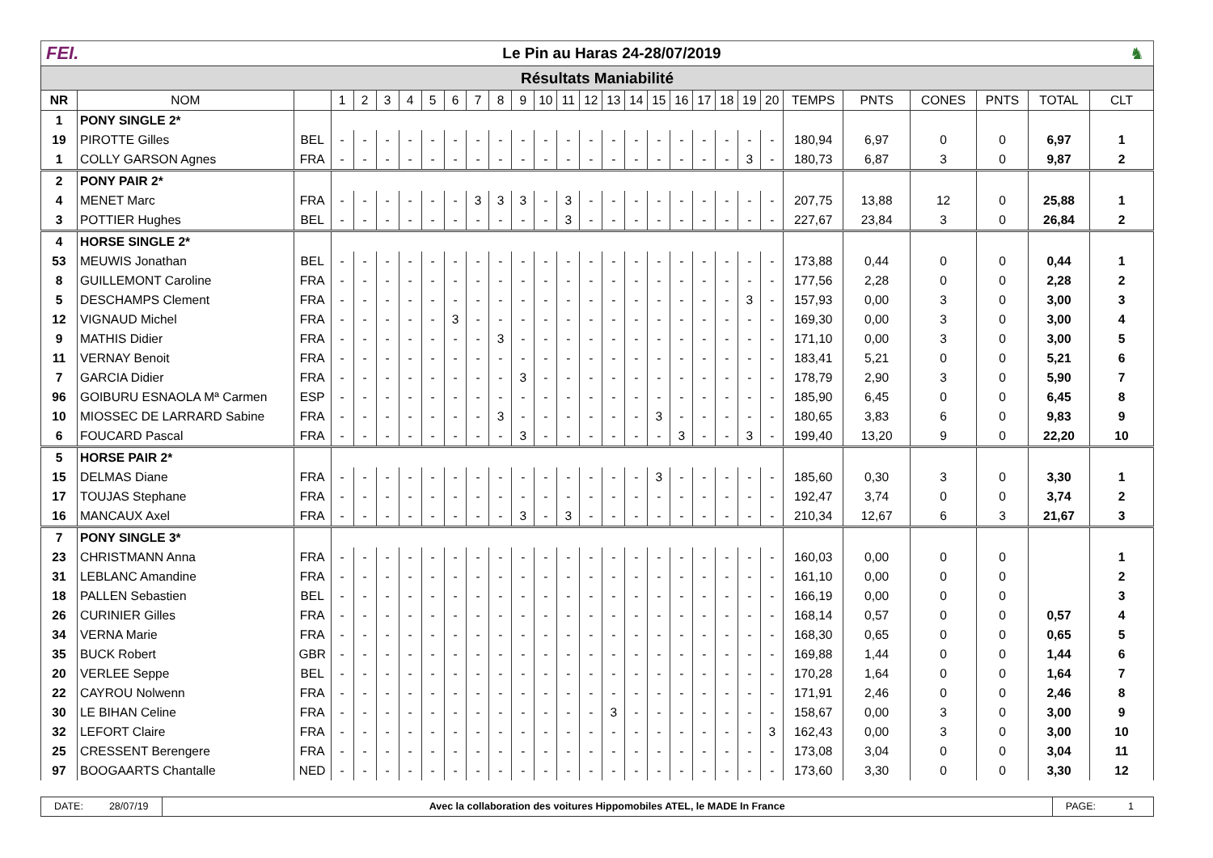FEI.
Le Pin au Haras 24-28/07/2019 ♞
Résultats Maniabilité
| NR | NOM | | 1 | 2 | 3 | 4 | 5 | 6 | 7 | 8 | 9 | 10 | 11 | 12 | 13 | 14 | 15 | 16 | 17 | 18 | 19 | 20 | TEMPS | PNTS | CONES | PNTS | TOTAL | CLT |
| --- | --- | --- | --- | --- | --- | --- | --- | --- | --- | --- | --- | --- | --- | --- | --- | --- | --- | --- | --- | --- | --- | --- | --- | --- | --- | --- | --- | --- |
| 1 | PONY SINGLE 2* | | | | | | | | | | | | | | | | | | | | | | | | | | | |
| 19 | PIROTTE Gilles | BEL | - | - | - | - | - | - | - | - | - | - | - | - | - | - | - | - | - | - | - | - | 180,94 | 6,97 | 0 | 0 | 6,97 | 1 |
| 1 | COLLY GARSON Agnes | FRA | - | - | - | - | - | - | - | - | - | - | - | - | - | - | - | - | - | - | 3 | - | 180,73 | 6,87 | 3 | 0 | 9,87 | 2 |
| 2 | PONY PAIR 2* | | | | | | | | | | | | | | | | | | | | | | | | | | | |
| 4 | MENET Marc | FRA | - | - | - | - | - | - | 3 | 3 | 3 | - | 3 | - | - | - | - | - | - | - | - | - | 207,75 | 13,88 | 12 | 0 | 25,88 | 1 |
| 3 | POTTIER Hughes | BEL | - | - | - | - | - | - | - | - | - | - | 3 | - | - | - | - | - | - | - | - | - | 227,67 | 23,84 | 3 | 0 | 26,84 | 2 |
| 4 | HORSE SINGLE 2* | | | | | | | | | | | | | | | | | | | | | | | | | | | |
| 53 | MEUWIS Jonathan | BEL | - | - | - | - | - | - | - | - | - | - | - | - | - | - | - | - | - | - | - | - | 173,88 | 0,44 | 0 | 0 | 0,44 | 1 |
| 8 | GUILLEMONT Caroline | FRA | - | - | - | - | - | - | - | - | - | - | - | - | - | - | - | - | - | - | - | - | 177,56 | 2,28 | 0 | 0 | 2,28 | 2 |
| 5 | DESCHAMPS Clement | FRA | - | - | - | - | - | - | - | - | - | - | - | - | - | - | - | - | - | - | 3 | - | 157,93 | 0,00 | 3 | 0 | 3,00 | 3 |
| 12 | VIGNAUD Michel | FRA | - | - | - | - | - | 3 | - | - | - | - | - | - | - | - | - | - | - | - | - | - | 169,30 | 0,00 | 3 | 0 | 3,00 | 4 |
| 9 | MATHIS Didier | FRA | - | - | - | - | - | - | - | 3 | - | - | - | - | - | - | - | - | - | - | - | - | 171,10 | 0,00 | 3 | 0 | 3,00 | 5 |
| 11 | VERNAY Benoit | FRA | - | - | - | - | - | - | - | - | - | - | - | - | - | - | - | - | - | - | - | - | 183,41 | 5,21 | 0 | 0 | 5,21 | 6 |
| 7 | GARCIA Didier | FRA | - | - | - | - | - | - | - | - | 3 | - | - | - | - | - | - | - | - | - | - | - | 178,79 | 2,90 | 3 | 0 | 5,90 | 7 |
| 96 | GOIBURU ESNAOLA Mª Carmen | ESP | - | - | - | - | - | - | - | - | - | - | - | - | - | - | - | - | - | - | - | - | 185,90 | 6,45 | 0 | 0 | 6,45 | 8 |
| 10 | MIOSSEC DE LARRARD Sabine | FRA | - | - | - | - | - | - | - | 3 | - | - | - | - | - | - | 3 | - | - | - | - | - | 180,65 | 3,83 | 6 | 0 | 9,83 | 9 |
| 6 | FOUCARD Pascal | FRA | - | - | - | - | - | - | - | - | 3 | - | - | - | - | - | - | 3 | - | - | 3 | - | 199,40 | 13,20 | 9 | 0 | 22,20 | 10 |
| 5 | HORSE PAIR 2* | | | | | | | | | | | | | | | | | | | | | | | | | | | |
| 15 | DELMAS Diane | FRA | - | - | - | - | - | - | - | - | - | - | - | - | - | - | 3 | - | - | - | - | - | 185,60 | 0,30 | 3 | 0 | 3,30 | 1 |
| 17 | TOUJAS Stephane | FRA | - | - | - | - | - | - | - | - | - | - | - | - | - | - | - | - | - | - | - | - | 192,47 | 3,74 | 0 | 0 | 3,74 | 2 |
| 16 | MANCAUX Axel | FRA | - | - | - | - | - | - | - | - | 3 | - | 3 | - | - | - | - | - | - | - | - | - | 210,34 | 12,67 | 6 | 3 | 21,67 | 3 |
| 7 | PONY SINGLE 3* | | | | | | | | | | | | | | | | | | | | | | | | | | | |
| 23 | CHRISTMANN Anna | FRA | - | - | - | - | - | - | - | - | - | - | - | - | - | - | - | - | - | - | - | - | 160,03 | 0,00 | 0 | 0 | | 1 |
| 31 | LEBLANC Amandine | FRA | - | - | - | - | - | - | - | - | - | - | - | - | - | - | - | - | - | - | - | - | 161,10 | 0,00 | 0 | 0 | | 2 |
| 18 | PALLEN Sebastien | BEL | - | - | - | - | - | - | - | - | - | - | - | - | - | - | - | - | - | - | - | - | 166,19 | 0,00 | 0 | 0 | | 3 |
| 26 | CURINIER Gilles | FRA | - | - | - | - | - | - | - | - | - | - | - | - | - | - | - | - | - | - | - | - | 168,14 | 0,57 | 0 | 0 | 0,57 | 4 |
| 34 | VERNA Marie | FRA | - | - | - | - | - | - | - | - | - | - | - | - | - | - | - | - | - | - | - | - | 168,30 | 0,65 | 0 | 0 | 0,65 | 5 |
| 35 | BUCK Robert | GBR | - | - | - | - | - | - | - | - | - | - | - | - | - | - | - | - | - | - | - | - | 169,88 | 1,44 | 0 | 0 | 1,44 | 6 |
| 20 | VERLEE Seppe | BEL | - | - | - | - | - | - | - | - | - | - | - | - | - | - | - | - | - | - | - | - | 170,28 | 1,64 | 0 | 0 | 1,64 | 7 |
| 22 | CAYROU Nolwenn | FRA | - | - | - | - | - | - | - | - | - | - | - | - | - | - | - | - | - | - | - | - | 171,91 | 2,46 | 0 | 0 | 2,46 | 8 |
| 30 | LE BIHAN Celine | FRA | - | - | - | - | - | - | - | - | - | - | - | - | 3 | - | - | - | - | - | - | - | 158,67 | 0,00 | 3 | 0 | 3,00 | 9 |
| 32 | LEFORT Claire | FRA | - | - | - | - | - | - | - | - | - | - | - | - | - | - | - | - | - | - | - | 3 | 162,43 | 0,00 | 3 | 0 | 3,00 | 10 |
| 25 | CRESSENT Berengere | FRA | - | - | - | - | - | - | - | - | - | - | - | - | - | - | - | - | - | - | - | - | 173,08 | 3,04 | 0 | 0 | 3,04 | 11 |
| 97 | BOOGAARTS Chantalle | NED | - | - | - | - | - | - | - | - | - | - | - | - | - | - | - | - | - | - | - | - | 173,60 | 3,30 | 0 | 0 | 3,30 | 12 |
DATE: 28/07/19 Avec la collaboration des voitures Hippomobiles ATEL, le MADE In France
PAGE: 1